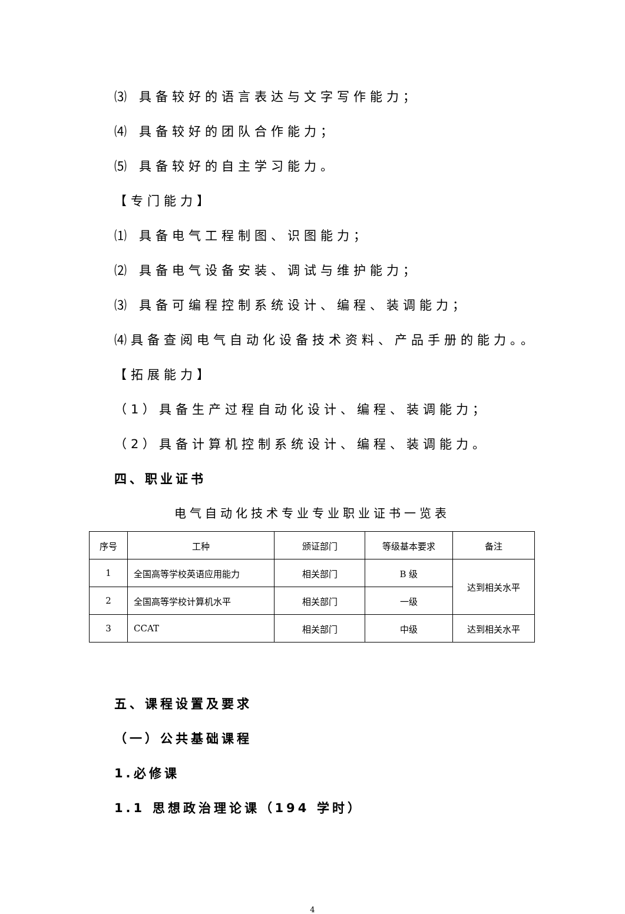⑶ 具备较好的语言表达与文字写作能力；
⑷ 具备较好的团队合作能力；
⑸ 具备较好的自主学习能力。
【专门能力】
⑴ 具备电气工程制图、识图能力；
⑵ 具备电气设备安装、调试与维护能力；
⑶ 具备可编程控制系统设计、编程、装调能力；
⑷具备查阅电气自动化设备技术资料、产品手册的能力。。
【拓展能力】
（1）具备生产过程自动化设计、编程、装调能力；
（2）具备计算机控制系统设计、编程、装调能力。
四、职业证书
电气自动化技术专业专业职业证书一览表
| 序号 | 工种 | 颁证部门 | 等级基本要求 | 备注 |
| --- | --- | --- | --- | --- |
| 1 | 全国高等学校英语应用能力 | 相关部门 | B 级 | 达到相关水平 |
| 2 | 全国高等学校计算机水平 | 相关部门 | 一级 | |
| 3 | CCAT | 相关部门 | 中级 | 达到相关水平 |
五、课程设置及要求
（一）公共基础课程
1.必修课
1.1 思想政治理论课（194 学时）
4